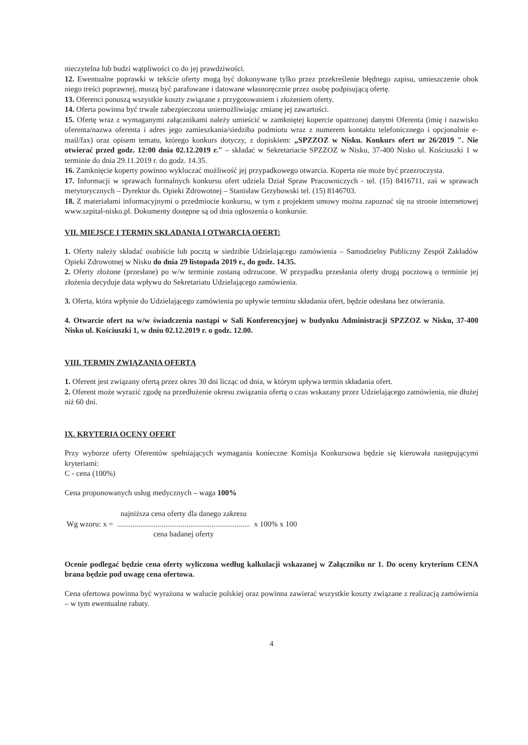nieczytelna lub budzi wątpliwości co do jej prawdziwości.
12. Ewentualne poprawki w tekście oferty mogą być dokonywane tylko przez przekreślenie błędnego zapisu, umieszczenie obok niego treści poprawnej, muszą być parafowane i datowane własnoręcznie przez osobę podpisującą ofertę.
13. Oferenci ponoszą wszystkie koszty związane z przygotowaniem i złożeniem oferty.
14. Oferta powinna być trwale zabezpieczona uniemożliwiając zmianę jej zawartości.
15. Ofertę wraz z wymaganymi załącznikami należy umieścić w zamkniętej kopercie opatrzonej danymi Oferenta (imię i nazwisko oferenta/nazwa oferenta i adres jego zamieszkania/siedziba podmiotu wraz z numerem kontaktu telefonicznego i opcjonalnie e-mail/fax) oraz opisem tematu, którego konkurs dotyczy, z dopiskiem: „SPZZOZ w Nisku. Konkurs ofert nr 26/2019 ". Nie otwierać przed godz. 12:00 dnia 02.12.2019 r." – składać w Sekretariacie SPZZOZ w Nisku, 37-400 Nisko ul. Kościuszki 1 w terminie do dnia 29.11.2019 r. do godz. 14.35.
16. Zamknięcie koperty powinno wykluczać możliwość jej przypadkowego otwarcia. Koperta nie może być przezroczysta.
17. Informacji w sprawach formalnych konkursu ofert udziela Dział Spraw Pracowniczych - tel. (15) 8416711, zaś w sprawach merytorycznych – Dyrektor ds. Opieki Zdrowotnej – Stanisław Grzybowski tel. (15) 8146703.
18. Z materiałami informacyjnymi o przedmiocie konkursu, w tym z projektem umowy można zapoznać się na stronie internetowej www.szpital-nisko.pl. Dokumenty dostępne są od dnia ogłoszenia o konkursie.
VII. MIEJSCE I TERMIN SKŁADANIA I OTWARCIA OFERT:
1. Oferty należy składać osobiście lub pocztą w siedzibie Udzielającego zamówienia – Samodzielny Publiczny Zespół Zakładów Opieki Zdrowotnej w Nisku do dnia 29 listopada 2019 r., do godz. 14.35.
2. Oferty złożone (przesłane) po w/w terminie zostaną odrzucone. W przypadku przesłania oferty drogą pocztową o terminie jej złożenia decyduje data wpływu do Sekretariatu Udzielającego zamówienia.
3. Oferta, która wpłynie do Udzielającego zamówienia po upływie terminu składania ofert, będzie odesłana bez otwierania.
4. Otwarcie ofert na w/w świadczenia nastąpi w Sali Konferencyjnej w budynku Administracji SPZZOZ w Nisku, 37-400 Nisko ul. Kościuszki 1, w dniu 02.12.2019 r. o godz. 12.00.
VIII. TERMIN ZWIĄZANIA OFERTĄ
1. Oferent jest związany ofertą przez okres 30 dni licząc od dnia, w którym upływa termin składania ofert.
2. Oferent może wyrazić zgodę na przedłużenie okresu związania ofertą o czas wskazany przez Udzielającego zamówienia, nie dłużej niż 60 dni.
IX. KRYTERIA OCENY OFERT
Przy wyborze oferty Oferentów spełniających wymagania konieczne Komisja Konkursowa będzie się kierowała następującymi kryteriami:
C - cena (100%)
Cena proponowanych usług medycznych – waga 100%
| | najniższa cena oferty dla danego zakresu | |
| Wg wzoru: x = | ..................................................................... | x 100% x 100 |
| | cena badanej oferty | |
Ocenie podlegać będzie cena oferty wyliczona według kalkulacji wskazanej w Załączniku nr 1. Do oceny kryterium CENA brana będzie pod uwagę cena ofertowa.
Cena ofertowa powinna być wyrażona w walucie polskiej oraz powinna zawierać wszystkie koszty związane z realizacją zamówienia – w tym ewentualne rabaty.
4